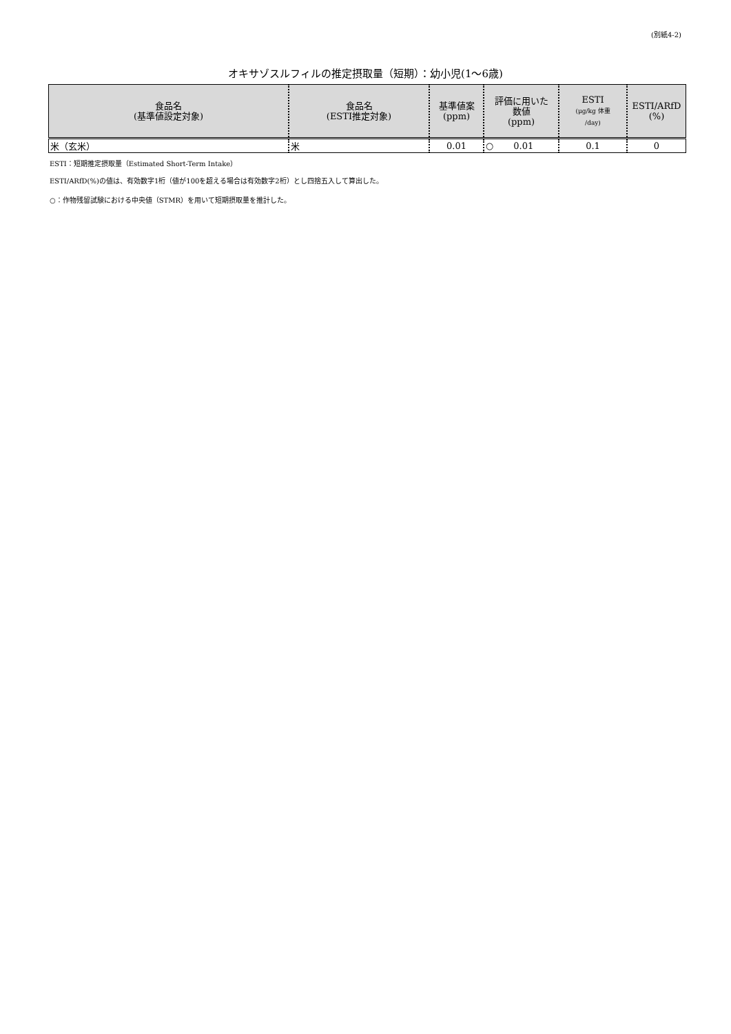(別紙4-2)
オキサゾスルフィルの推定摂取量（短期）：幼小児(1～6歳)
| 食品名 (基準値設定対象) | 食品名 (ESTI推定対象) | 基準値案 (ppm) | 評価に用いた 数値 (ppm) | ESTI (μg/kg 体重 /day) | ESTI/ARfD (%) |
| --- | --- | --- | --- | --- | --- |
| 米（玄米） | 米 | 0.01 | ○ 0.01 | 0.1 | 0 |
ESTI：短期推定摂取量（Estimated Short-Term Intake）
ESTI/ARfD(%)の値は、有効数字1桁（値が100を超える場合は有効数字2桁）とし四捨五入して算出した。
○：作物残留試験における中央値（STMR）を用いて短期摂取量を推計した。